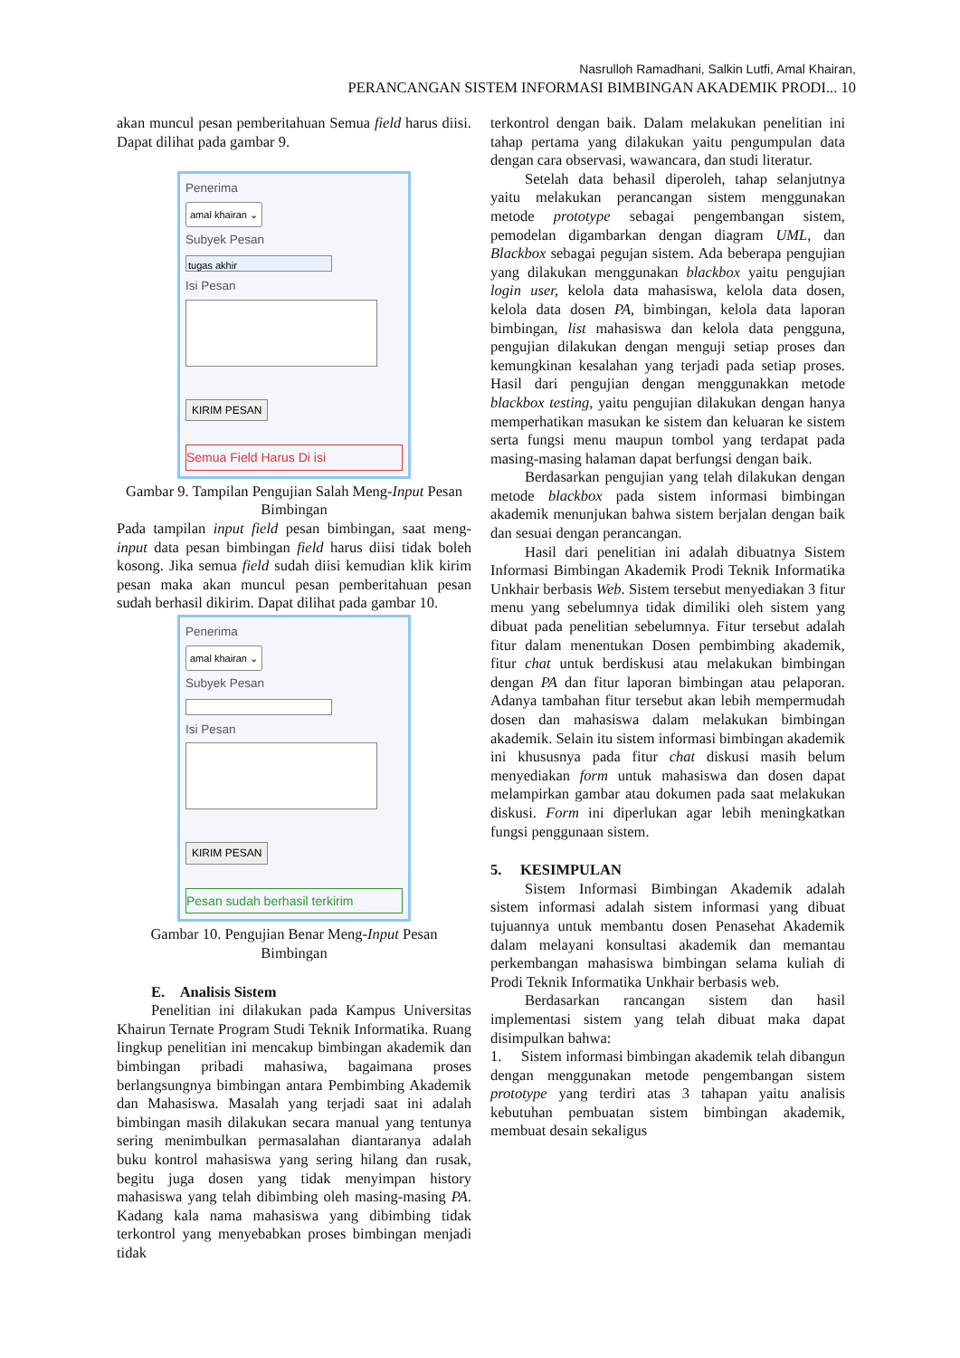Nasrulloh Ramadhani, Salkin Lutfi, Amal Khairan,
PERANCANGAN SISTEM INFORMASI BIMBINGAN AKADEMIK PRODI... 10
akan muncul pesan pemberitahuan Semua field harus diisi. Dapat dilihat pada gambar 9.
Penerima
amal khairan ⌄
Subyek Pesan
tugas akhir
Isi Pesan
KIRIM PESAN
Semua Field Harus Di isi
Gambar 9. Tampilan Pengujian Salah Meng-Input Pesan Bimbingan
Pada tampilan input field pesan bimbingan, saat meng-input data pesan bimbingan field harus diisi tidak boleh kosong. Jika semua field sudah diisi kemudian klik kirim pesan maka akan muncul pesan pemberitahuan pesan sudah berhasil dikirim. Dapat dilihat pada gambar 10.
Penerima
amal khairan ⌄
Subyek Pesan
Isi Pesan
KIRIM PESAN
Pesan sudah berhasil terkirim
Gambar 10. Pengujian Benar Meng-Input Pesan Bimbingan
E. Analisis Sistem
Penelitian ini dilakukan pada Kampus Universitas Khairun Ternate Program Studi Teknik Informatika. Ruang lingkup penelitian ini mencakup bimbingan akademik dan bimbingan pribadi mahasiwa, bagaimana proses berlangsungnya bimbingan antara Pembimbing Akademik dan Mahasiswa. Masalah yang terjadi saat ini adalah bimbingan masih dilakukan secara manual yang tentunya sering menimbulkan permasalahan diantaranya adalah buku kontrol mahasiswa yang sering hilang dan rusak, begitu juga dosen yang tidak menyimpan history mahasiswa yang telah dibimbing oleh masing-masing PA. Kadang kala nama mahasiswa yang dibimbing tidak terkontrol yang menyebabkan proses bimbingan menjadi tidak
terkontrol dengan baik. Dalam melakukan penelitian ini tahap pertama yang dilakukan yaitu pengumpulan data dengan cara observasi, wawancara, dan studi literatur.
Setelah data behasil diperoleh, tahap selanjutnya yaitu melakukan perancangan sistem menggunakan metode prototype sebagai pengembangan sistem, pemodelan digambarkan dengan diagram UML, dan Blackbox sebagai pegujan sistem. Ada beberapa pengujian yang dilakukan menggunakan blackbox yaitu pengujian login user, kelola data mahasiswa, kelola data dosen, kelola data dosen PA, bimbingan, kelola data laporan bimbingan, list mahasiswa dan kelola data pengguna, pengujian dilakukan dengan menguji setiap proses dan kemungkinan kesalahan yang terjadi pada setiap proses. Hasil dari pengujian dengan menggunakkan metode blackbox testing, yaitu pengujian dilakukan dengan hanya memperhatikan masukan ke sistem dan keluaran ke sistem serta fungsi menu maupun tombol yang terdapat pada masing-masing halaman dapat berfungsi dengan baik.
Berdasarkan pengujian yang telah dilakukan dengan metode blackbox pada sistem informasi bimbingan akademik menunjukan bahwa sistem berjalan dengan baik dan sesuai dengan perancangan.
Hasil dari penelitian ini adalah dibuatnya Sistem Informasi Bimbingan Akademik Prodi Teknik Informatika Unkhair berbasis Web. Sistem tersebut menyediakan 3 fitur menu yang sebelumnya tidak dimiliki oleh sistem yang dibuat pada penelitian sebelumnya. Fitur tersebut adalah fitur dalam menentukan Dosen pembimbing akademik, fitur chat untuk berdiskusi atau melakukan bimbingan dengan PA dan fitur laporan bimbingan atau pelaporan. Adanya tambahan fitur tersebut akan lebih mempermudah dosen dan mahasiswa dalam melakukan bimbingan akademik. Selain itu sistem informasi bimbingan akademik ini khususnya pada fitur chat diskusi masih belum menyediakan form untuk mahasiswa dan dosen dapat melampirkan gambar atau dokumen pada saat melakukan diskusi. Form ini diperlukan agar lebih meningkatkan fungsi penggunaan sistem.
5. KESIMPULAN
Sistem Informasi Bimbingan Akademik adalah sistem informasi adalah sistem informasi yang dibuat tujuannya untuk membantu dosen Penasehat Akademik dalam melayani konsultasi akademik dan memantau perkembangan mahasiswa bimbingan selama kuliah di Prodi Teknik Informatika Unkhair berbasis web.
Berdasarkan rancangan sistem dan hasil implementasi sistem yang telah dibuat maka dapat disimpulkan bahwa:
1. Sistem informasi bimbingan akademik telah dibangun dengan menggunakan metode pengembangan sistem prototype yang terdiri atas 3 tahapan yaitu analisis kebutuhan pembuatan sistem bimbingan akademik, membuat desain sekaligus